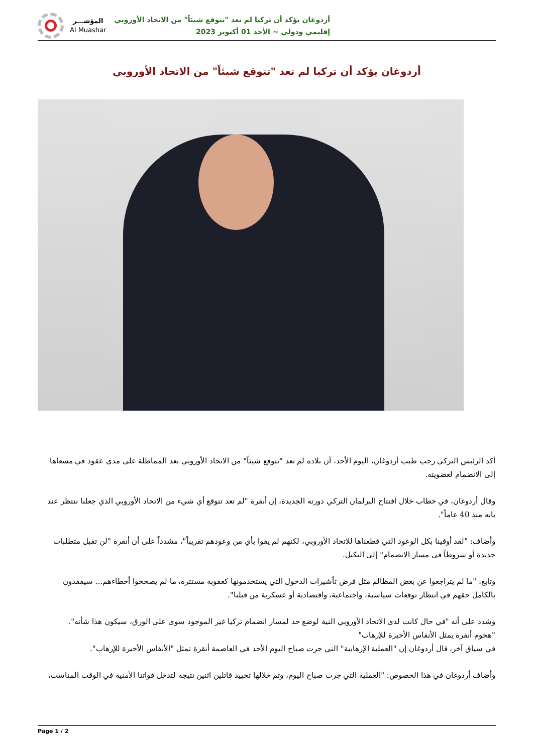أردوغان يؤكد أن تركيا لم تعد "تتوقع شيئاً" من الاتحاد الأوروبي
إقليمي ودولي ~ الأحد 01 أكتوبر 2023
المؤشـــر
Al Muashar
أردوغان يؤكد أن تركيا لم تعد "تتوقع شيئاً" من الاتحاد الأوروبي
أكد الرئيس التركي رجب طيب أردوغان، اليوم الأحد، أن بلاده لم تعد "تتوقع شيئاً" من الاتحاد الأوروبي بعد المماطلة على مدى عقود في مسعاها إلى الانضمام لعضويته.
وقال أردوغان، في خطاب خلال افتتاح البرلمان التركي دورته الجديدة، إن أنقرة "لم تعد تتوقع أي شيء من الاتحاد الأوروبي الذي جعلنا ننتظر عند بابه منذ 40 عاماً".
وأضاف: "لقد أوفينا بكل الوعود التي قطعناها للاتحاد الأوروبي، لكنهم لم يفوا بأي من وعودهم تقريباً"، مشدداً على أن أنقرة "لن تقبل متطلبات جديدة أو شروطاً في مسار الانضمام" إلى التكتل.
وتابع: "ما لم يتراجعوا عن بعض المظالم مثل فرض تأشيرات الدخول التي يستخدمونها كعقوبة مستترة، ما لم يصححوا أخطاءهم... سيفقدون بالكامل حقهم في انتظار توقعات سياسية، واجتماعية، واقتصادية أو عسكرية من قبلنا".
وشدد على أنه "في حال كانت لدى الاتحاد الأوروبي النية لوضع حد لمسار انضمام تركيا غير الموجود سوى على الورق، سيكون هذا شأنه".
"هجوم أنقرة يمثل الأنفاس الأخيرة للإرهاب"
في سياق آخر، قال أردوغان إن "العملية الإرهابية" التي جرت صباح اليوم الأحد في العاصمة أنقرة تمثل "الأنفاس الأخيرة للإرهاب".
وأضاف أردوغان في هذا الخصوص: "العملية التي جرت صباح اليوم، وتم خلالها تحييد قاتلين اثنين نتيجة لتدخل قواتنا الأمنية في الوقت المناسب،
Page 1 / 2